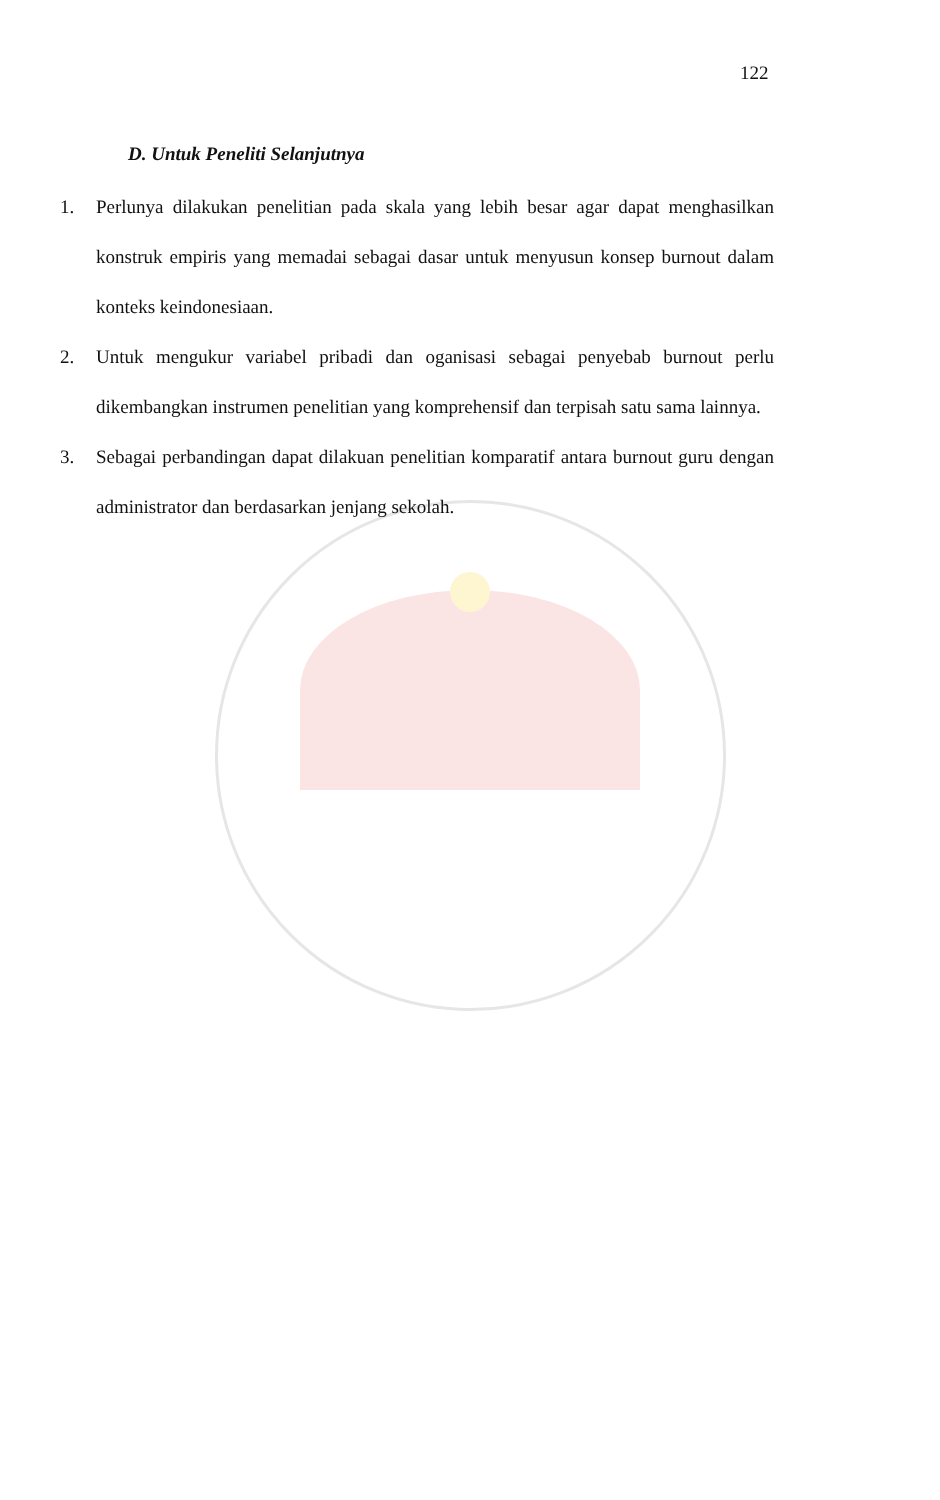122
D. Untuk Peneliti Selanjutnya
1. Perlunya dilakukan penelitian pada skala yang lebih besar agar dapat menghasilkan konstruk empiris yang memadai sebagai dasar untuk menyusun konsep burnout dalam konteks keindonesiaan.
2. Untuk mengukur variabel pribadi dan oganisasi sebagai penyebab burnout perlu dikembangkan instrumen penelitian yang komprehensif dan terpisah satu sama lainnya.
3. Sebagai perbandingan dapat dilakuan penelitian komparatif antara burnout guru dengan administrator dan berdasarkan jenjang sekolah.